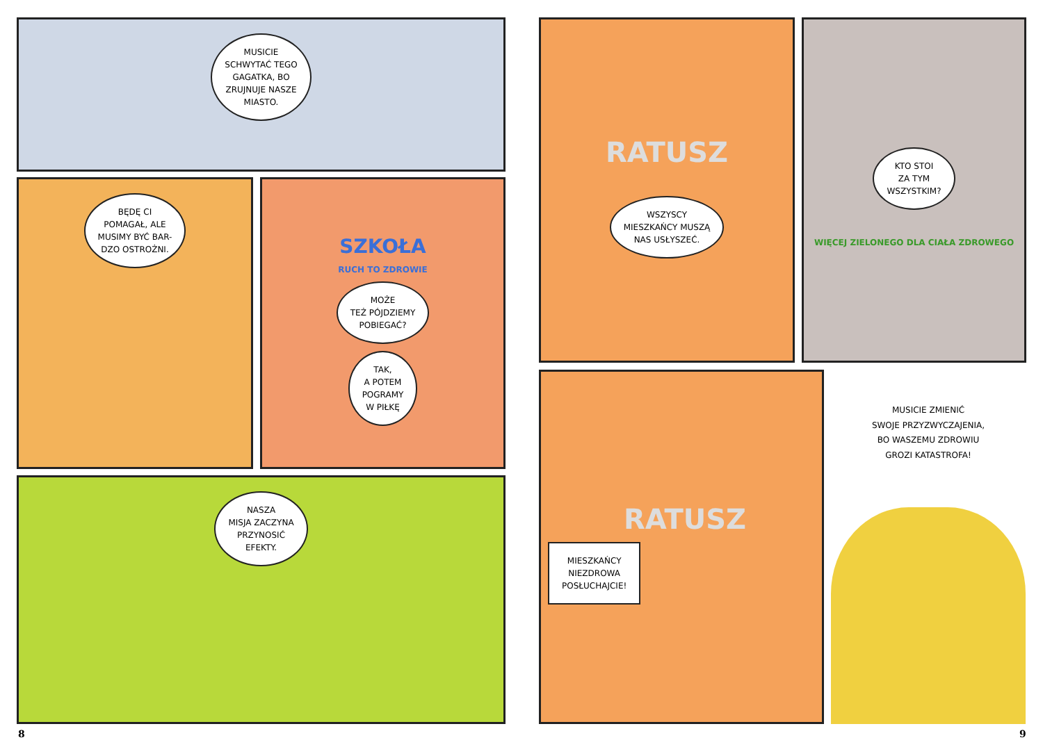MUSICIE
SCHWYTAĆ TEGO
GAGATKA, BO
ZRUJNUJE NASZE
MIASTO.
BĘDĘ CI
POMAGAŁ, ALE
MUSIMY BYĆ BAR-
DZO OSTROŻNI.
SZKOŁA
RUCH TO ZDROWIE
MOŻE
TEŻ PÓJDZIEMY
POBIEGAĆ?
TAK,
A POTEM
POGRAMY
W PIŁKĘ
NASZA
MISJA ZACZYNA
PRZYNOSIĆ
EFEKTY.
RATUSZ
WSZYSCY
MIESZKAŃCY MUSZĄ
NAS USŁYSZEĆ.
KTO STOI
ZA TYM
WSZYSTKIM?
WIĘCEJ ZIELONEGO DLA CIAŁA ZDROWEGO
RATUSZ
MIESZKAŃCY
NIEZDROWA
POSŁUCHAJCIE!
MUSICIE ZMIENIĆ
SWOJE PRZYZWYCZAJENIA,
BO WASZEMU ZDROWIU
GROZI KATASTROFA!
8 9